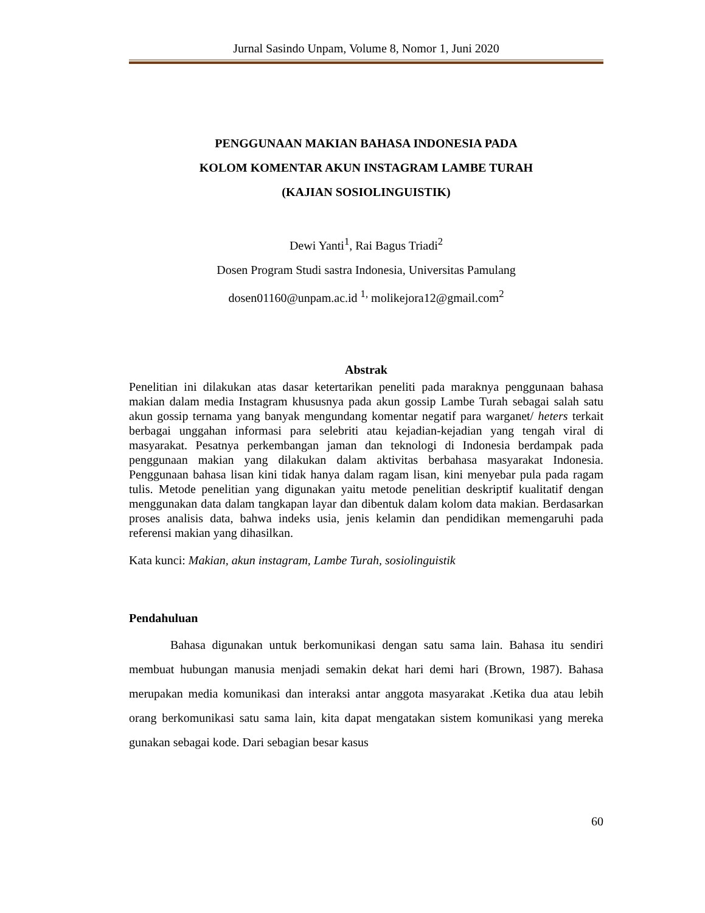Jurnal Sasindo Unpam, Volume 8, Nomor 1, Juni 2020
PENGGUNAAN MAKIAN BAHASA INDONESIA PADA
KOLOM KOMENTAR AKUN INSTAGRAM LAMBE TURAH
(KAJIAN SOSIOLINGUISTIK)
Dewi Yanti<sup>1</sup>, Rai Bagus Triadi<sup>2</sup>
Dosen Program Studi sastra Indonesia, Universitas Pamulang
dosen01160@unpam.ac.id <sup>1,</sup> molikejora12@gmail.com<sup>2</sup>
Abstrak
Penelitian ini dilakukan atas dasar ketertarikan peneliti pada maraknya penggunaan bahasa makian dalam media Instagram khususnya pada akun gossip Lambe Turah sebagai salah satu akun gossip ternama yang banyak mengundang komentar negatif para warganet/ heters terkait berbagai unggahan informasi para selebriti atau kejadian-kejadian yang tengah viral di masyarakat. Pesatnya perkembangan jaman dan teknologi di Indonesia berdampak pada penggunaan makian yang dilakukan dalam aktivitas berbahasa masyarakat Indonesia. Penggunaan bahasa lisan kini tidak hanya dalam ragam lisan, kini menyebar pula pada ragam tulis. Metode penelitian yang digunakan yaitu metode penelitian deskriptif kualitatif dengan menggunakan data dalam tangkapan layar dan dibentuk dalam kolom data makian. Berdasarkan proses analisis data, bahwa indeks usia, jenis kelamin dan pendidikan memengaruhi pada referensi makian yang dihasilkan.
Kata kunci: Makian, akun instagram, Lambe Turah, sosiolinguistik
Pendahuluan
Bahasa digunakan untuk berkomunikasi dengan satu sama lain. Bahasa itu sendiri membuat hubungan manusia menjadi semakin dekat hari demi hari (Brown, 1987). Bahasa merupakan media komunikasi dan interaksi antar anggota masyarakat .Ketika dua atau lebih orang berkomunikasi satu sama lain, kita dapat mengatakan sistem komunikasi yang mereka gunakan sebagai kode. Dari sebagian besar kasus
60